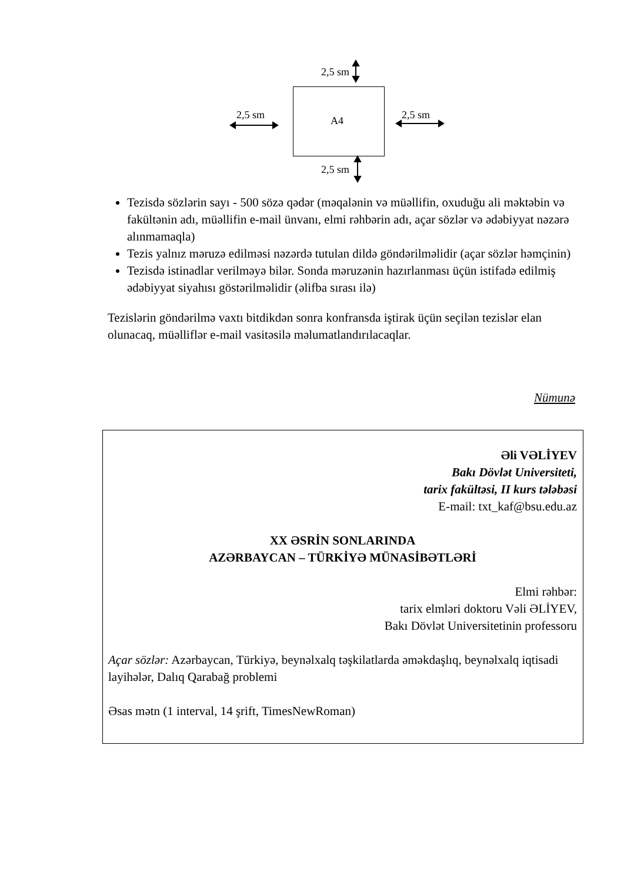2,5 sm
A4 2,5 sm 2,5 sm
2,5 sm
Tezisdə sözlərin sayı - 500 sözə qədər (məqalənin və müəllifin, oxuduğu ali məktəbin və fakültənin adı, müəllifin e-mail ünvanı, elmi rəhbərin adı, açar sözlər və ədəbiyyat nəzərə alınmamaqla)
Tezis yalnız məruzə edilməsi nəzərdə tutulan dildə göndərilməlidir (açar sözlər həmçinin)
Tezisdə istinadlar verilməyə bilər. Sonda məruzənin hazırlanması üçün istifadə edilmiş ədəbiyyat siyahısı göstərilməlidir (əlifba sırası ilə)
Tezislərin göndərilmə vaxtı bitdikdən sonra konfransda iştirak üçün seçilən tezislər elan olunacaq, müəlliflər e-mail vasitəsilə məlumatlandırılacaqlar.
Nümunə
Əli VƏLİYEV
Bakı Dövlət Universiteti,
tarix fakültəsi, II kurs tələbəsi
E-mail: txt_kaf@bsu.edu.az
XX ƏSRİN SONLARINDA
AZƏRBAYCAN – TÜRKİYƏ MÜNASİBƏTLƏRİ
Elmi rəhbər:
tarix elmləri doktoru Vəli ƏLİYEV,
Bakı Dövlət Universitetinin professoru
Açar sözlər: Azərbaycan, Türkiyə, beynəlxalq təşkilatlarda əməkdaşlıq, beynəlxalq iqtisadi layihələr, Dalıq Qarabağ problemi
Əsas mətn (1 interval, 14 şrift, TimesNewRoman)